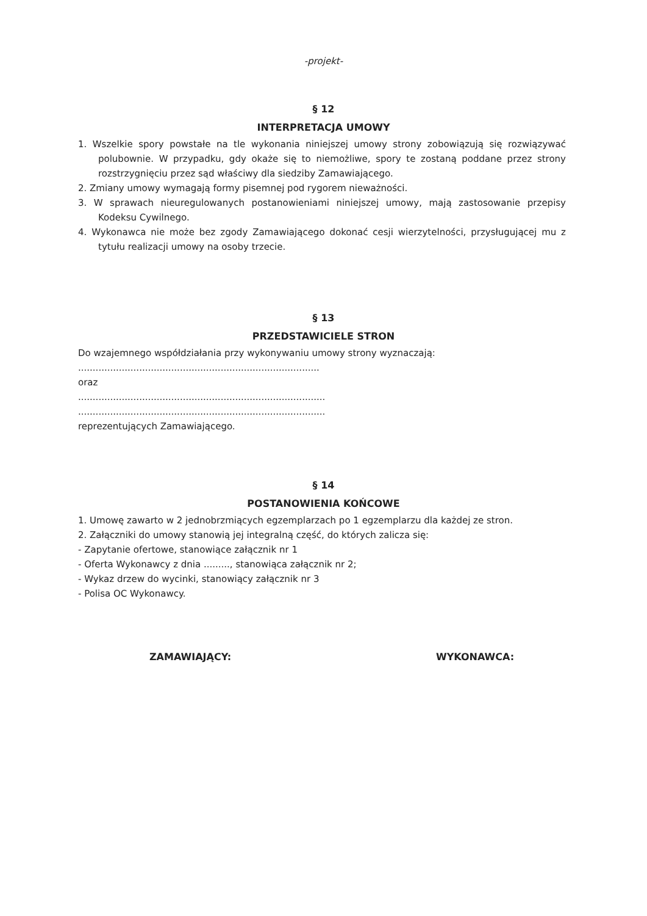-projekt-
§ 12
INTERPRETACJA UMOWY
1. Wszelkie spory powstałe na tle wykonania niniejszej umowy strony zobowiązują się rozwiązywać polubownie. W przypadku, gdy okaże się to niemożliwe, spory te zostaną poddane przez strony rozstrzygnięciu przez sąd właściwy dla siedziby Zamawiającego.
2. Zmiany umowy wymagają formy pisemnej pod rygorem nieważności.
3. W sprawach nieuregulowanych postanowieniami niniejszej umowy, mają zastosowanie przepisy Kodeksu Cywilnego.
4. Wykonawca nie może bez zgody Zamawiającego dokonać cesji wierzytelności, przysługującej mu z tytułu realizacji umowy na osoby trzecie.
§ 13
PRZEDSTAWICIELE STRON
Do wzajemnego współdziałania przy wykonywaniu umowy strony wyznaczają:
...................................................................................
oraz
.....................................................................................
.....................................................................................
reprezentujących Zamawiającego.
§ 14
POSTANOWIENIA KOŃCOWE
1. Umowę zawarto w 2 jednobrzmiących egzemplarzach po 1 egzemplarzu dla każdej ze stron.
2. Załączniki do umowy stanowią jej integralną część, do których zalicza się:
- Zapytanie ofertowe, stanowiące załącznik nr 1
- Oferta Wykonawcy z dnia ........., stanowiąca załącznik nr 2;
- Wykaz drzew do wycinki, stanowiący załącznik nr 3
- Polisa OC Wykonawcy.
ZAMAWIAJĄCY: WYKONAWCA: